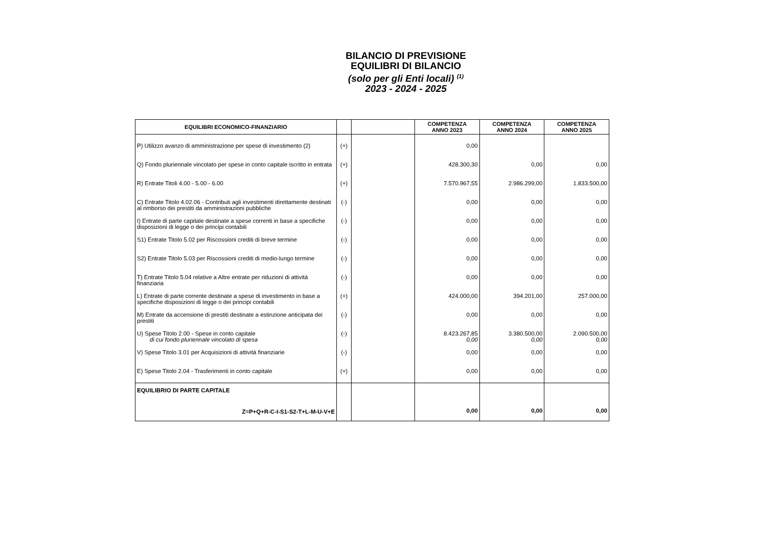BILANCIO DI PREVISIONE
EQUILIBRI DI BILANCIO
(solo per gli Enti locali) <sup>(1)</sup>
2023 - 2024 - 2025
| EQUILIBRI ECONOMICO-FINANZIARIO | | | COMPETENZA ANNO 2023 | COMPETENZA ANNO 2024 | COMPETENZA ANNO 2025 |
| --- | --- | --- | --- | --- | --- |
| P) Utilizzo avanzo di amministrazione per spese di investimento (2) | (+) | | 0,00 | | |
| Q) Fondo pluriennale vincolato per spese in conto capitale iscritto in entrata | (+) | | 428.300,30 | 0,00 | 0,00 |
| R) Entrate Titoli 4.00 - 5.00 - 6.00 | (+) | | 7.570.967,55 | 2.986.299,00 | 1.833.500,00 |
| C) Entrate Titolo 4.02.06 - Contributi agli investimenti direttamente destinati al rimborso dei prestiti da amministrazioni pubbliche | (-) | | 0,00 | 0,00 | 0,00 |
| I) Entrate di parte capitale destinate a spese correnti in base a specifiche disposizioni di legge o dei principi contabili | (-) | | 0,00 | 0,00 | 0,00 |
| S1) Entrate Titolo 5.02 per Riscossioni crediti di breve termine | (-) | | 0,00 | 0,00 | 0,00 |
| S2) Entrate Titolo 5.03 per Riscossioni crediti di medio-lungo termine | (-) | | 0,00 | 0,00 | 0,00 |
| T) Entrate Titolo 5.04 relative a Altre entrate per riduzioni di attività finanziaria | (-) | | 0,00 | 0,00 | 0,00 |
| L) Entrate di parte corrente destinate a spese di investimento in base a specifiche disposizioni di legge o dei principi contabili | (+) | | 424.000,00 | 394.201,00 | 257.000,00 |
| M) Entrate da accensione di prestiti destinate a estinzione anticipata dei prestiti | (-) | | 0,00 | 0,00 | 0,00 |
| U) Spese Titolo 2.00 - Spese in conto capitale di cui fondo pluriennale vincolato di spesa | (-) | | 8.423.267,85 0,00 | 3.380.500,00 0,00 | 2.090.500,00 0,00 |
| V) Spese Titolo 3.01 per Acquisizioni di attività finanziarie | (-) | | 0,00 | 0,00 | 0,00 |
| E) Spese Titolo 2.04 - Trasferimenti in conto capitale | (+) | | 0,00 | 0,00 | 0,00 |
| EQUILIBRIO DI PARTE CAPITALE Z=P+Q+R-C-I-S1-S2-T+L-M-U-V+E | | | 0,00 | 0,00 | 0,00 |